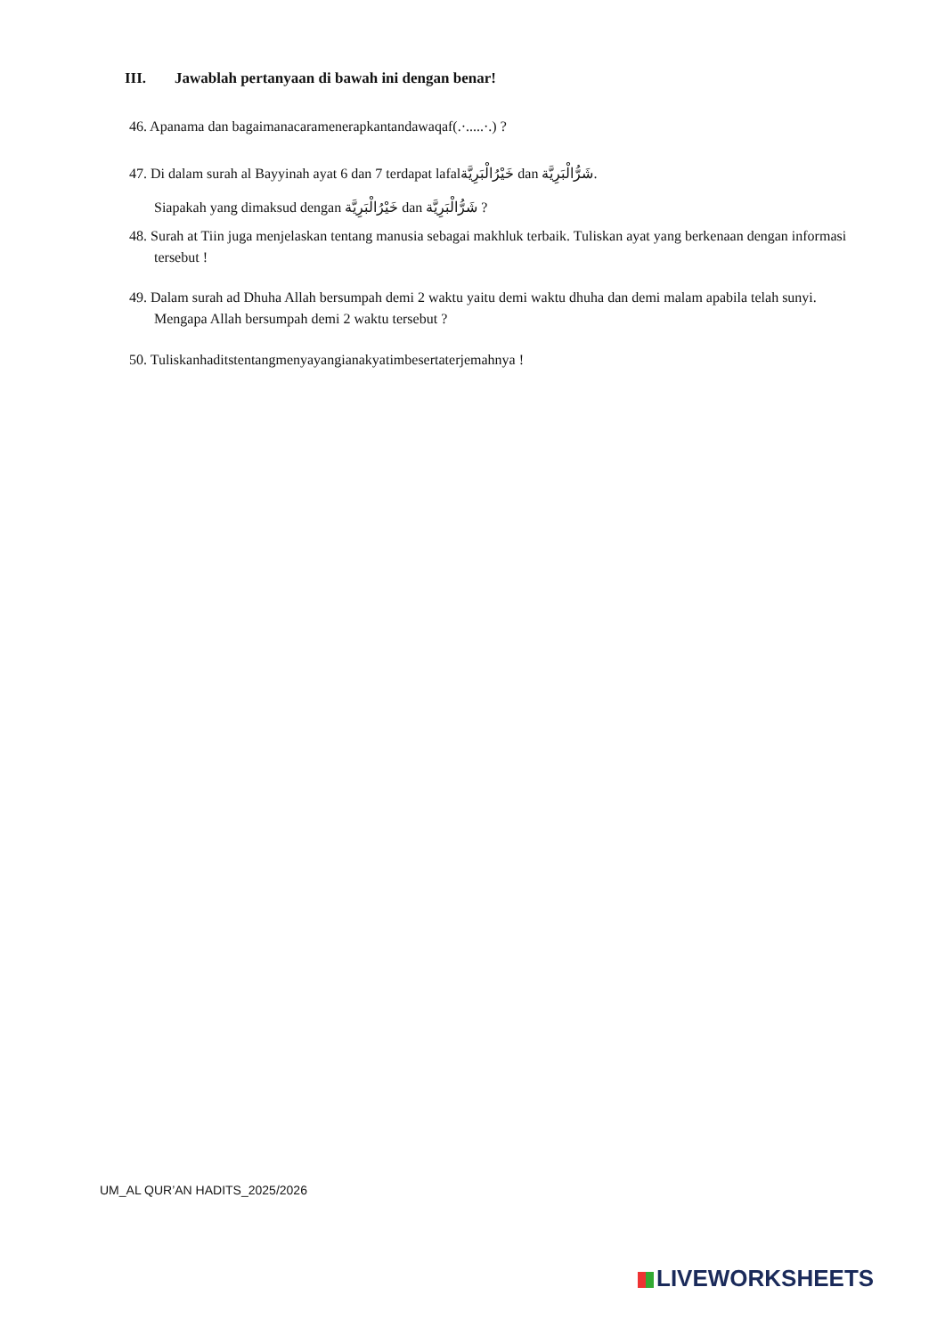III. Jawablah pertanyaan di bawah ini dengan benar!
46. Apanama dan bagaimanacaramenerapkantandawaqaf(.·.....·.) ?
47. Di dalam surah al Bayyinah ayat 6 dan 7 terdapat lafalخَيْرُالْبَرِيَّة dan شَرُّالْبَرِيَّة.
Siapakah yang dimaksud dengan خَيْرُالْبَرِيَّة dan شَرُّالْبَرِيَّة ?
48. Surah at Tiin juga menjelaskan tentang manusia sebagai makhluk terbaik. Tuliskan ayat yang berkenaan dengan informasi tersebut !
49. Dalam surah ad Dhuha Allah bersumpah demi 2 waktu yaitu demi waktu dhuha dan demi malam apabila telah sunyi. Mengapa Allah bersumpah demi 2 waktu tersebut ?
50. Tuliskanhaditstentangmenyayangianakyatimbesertaterjemahnya !
UM_AL QUR’AN HADITS_2025/2026
LIVEWORKSHEETS